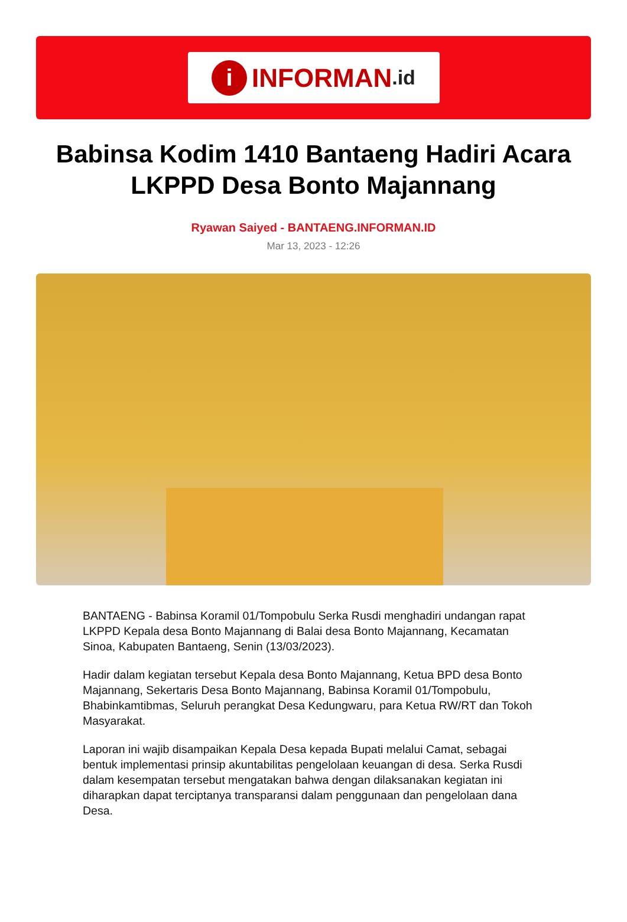i INFORMAN.id
Babinsa Kodim 1410 Bantaeng Hadiri Acara LKPPD Desa Bonto Majannang
Ryawan Saiyed - BANTAENG.INFORMAN.ID
Mar 13, 2023 - 12:26
BANTAENG - Babinsa Koramil 01/Tompobulu Serka Rusdi menghadiri undangan rapat LKPPD Kepala desa Bonto Majannang di Balai desa Bonto Majannang, Kecamatan Sinoa, Kabupaten Bantaeng, Senin (13/03/2023).
Hadir dalam kegiatan tersebut Kepala desa Bonto Majannang, Ketua BPD desa Bonto Majannang, Sekertaris Desa Bonto Majannang, Babinsa Koramil 01/Tompobulu, Bhabinkamtibmas, Seluruh perangkat Desa Kedungwaru, para Ketua RW/RT dan Tokoh Masyarakat.
Laporan ini wajib disampaikan Kepala Desa kepada Bupati melalui Camat, sebagai bentuk implementasi prinsip akuntabilitas pengelolaan keuangan di desa. Serka Rusdi dalam kesempatan tersebut mengatakan bahwa dengan dilaksanakan kegiatan ini diharapkan dapat terciptanya transparansi dalam penggunaan dan pengelolaan dana Desa.